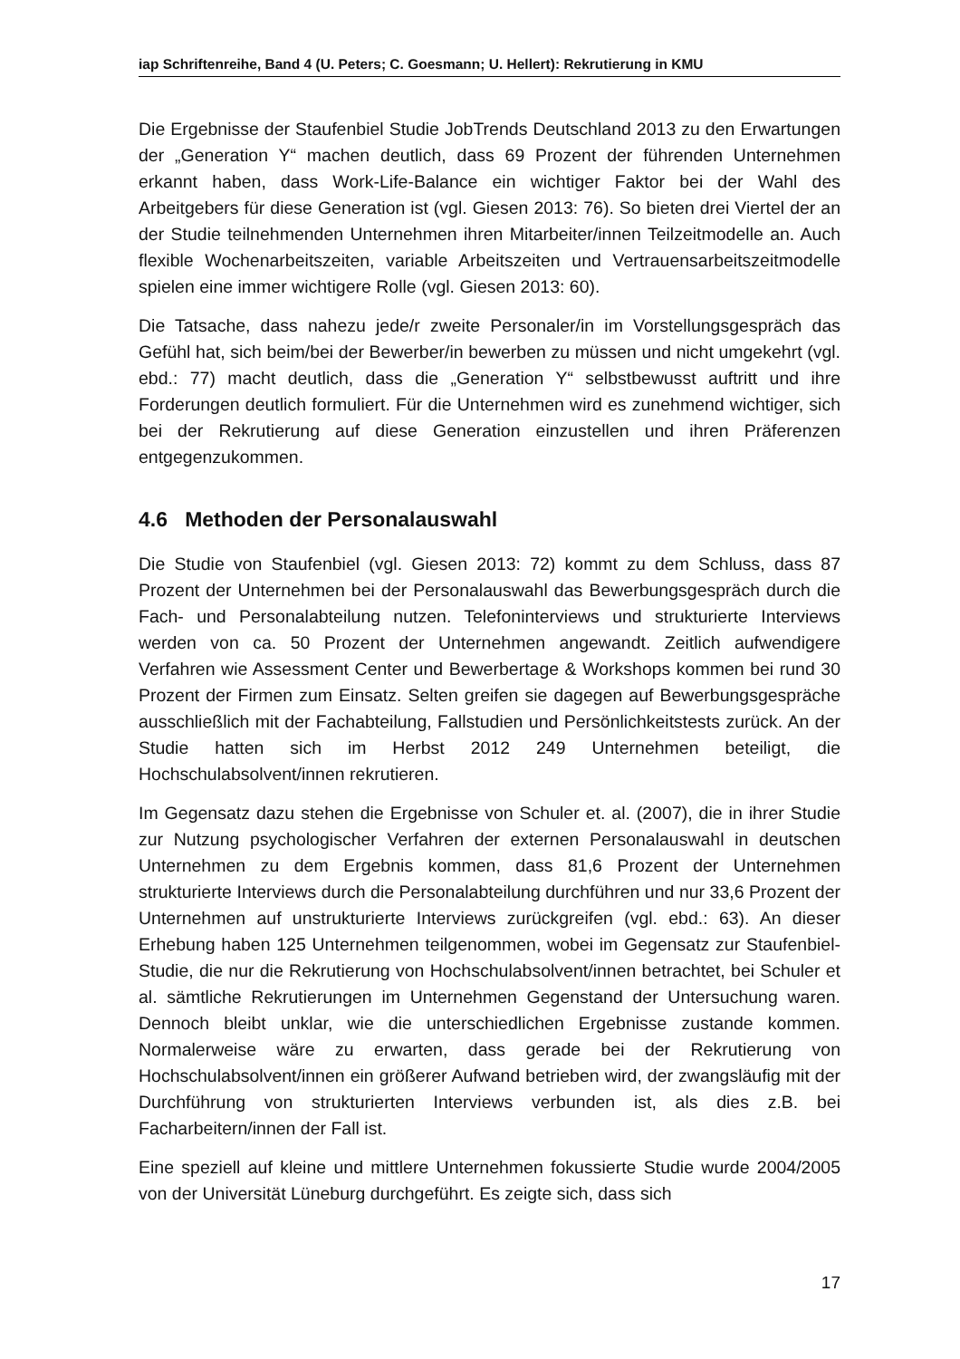iap Schriftenreihe, Band 4 (U. Peters; C. Goesmann; U. Hellert): Rekrutierung in KMU
Die Ergebnisse der Staufenbiel Studie JobTrends Deutschland 2013 zu den Erwartungen der „Generation Y“ machen deutlich, dass 69 Prozent der führenden Unternehmen erkannt haben, dass Work-Life-Balance ein wichtiger Faktor bei der Wahl des Arbeitgebers für diese Generation ist (vgl. Giesen 2013: 76). So bieten drei Viertel der an der Studie teilnehmenden Unternehmen ihren Mitarbeiter/innen Teilzeitmodelle an. Auch flexible Wochenarbeitszeiten, variable Arbeitszeiten und Vertrauensarbeitszeitmodelle spielen eine immer wichtigere Rolle (vgl. Giesen 2013: 60).
Die Tatsache, dass nahezu jede/r zweite Personaler/in im Vorstellungsgespräch das Gefühl hat, sich beim/bei der Bewerber/in bewerben zu müssen und nicht umgekehrt (vgl. ebd.: 77) macht deutlich, dass die „Generation Y“ selbstbewusst auftritt und ihre Forderungen deutlich formuliert. Für die Unternehmen wird es zunehmend wichtiger, sich bei der Rekrutierung auf diese Generation einzustellen und ihren Präferenzen entgegenzukommen.
4.6 Methoden der Personalauswahl
Die Studie von Staufenbiel (vgl. Giesen 2013: 72) kommt zu dem Schluss, dass 87 Prozent der Unternehmen bei der Personalauswahl das Bewerbungsgespräch durch die Fach- und Personalabteilung nutzen. Telefoninterviews und strukturierte Interviews werden von ca. 50 Prozent der Unternehmen angewandt. Zeitlich aufwendigere Verfahren wie Assessment Center und Bewerbertage & Workshops kommen bei rund 30 Prozent der Firmen zum Einsatz. Selten greifen sie dagegen auf Bewerbungsgespräche ausschließlich mit der Fachabteilung, Fallstudien und Persönlichkeitstests zurück. An der Studie hatten sich im Herbst 2012 249 Unternehmen beteiligt, die Hochschulabsolvent/innen rekrutieren.
Im Gegensatz dazu stehen die Ergebnisse von Schuler et. al. (2007), die in ihrer Studie zur Nutzung psychologischer Verfahren der externen Personalauswahl in deutschen Unternehmen zu dem Ergebnis kommen, dass 81,6 Prozent der Unternehmen strukturierte Interviews durch die Personalabteilung durchführen und nur 33,6 Prozent der Unternehmen auf unstrukturierte Interviews zurückgreifen (vgl. ebd.: 63). An dieser Erhebung haben 125 Unternehmen teilgenommen, wobei im Gegensatz zur Staufenbiel-Studie, die nur die Rekrutierung von Hochschulabsolvent/innen betrachtet, bei Schuler et al. sämtliche Rekrutierungen im Unternehmen Gegenstand der Untersuchung waren. Dennoch bleibt unklar, wie die unterschiedlichen Ergebnisse zustande kommen. Normalerweise wäre zu erwarten, dass gerade bei der Rekrutierung von Hochschulabsolvent/innen ein größerer Aufwand betrieben wird, der zwangsläufig mit der Durchführung von strukturierten Interviews verbunden ist, als dies z.B. bei Facharbeitern/innen der Fall ist.
Eine speziell auf kleine und mittlere Unternehmen fokussierte Studie wurde 2004/2005 von der Universität Lüneburg durchgeführt. Es zeigte sich, dass sich
17